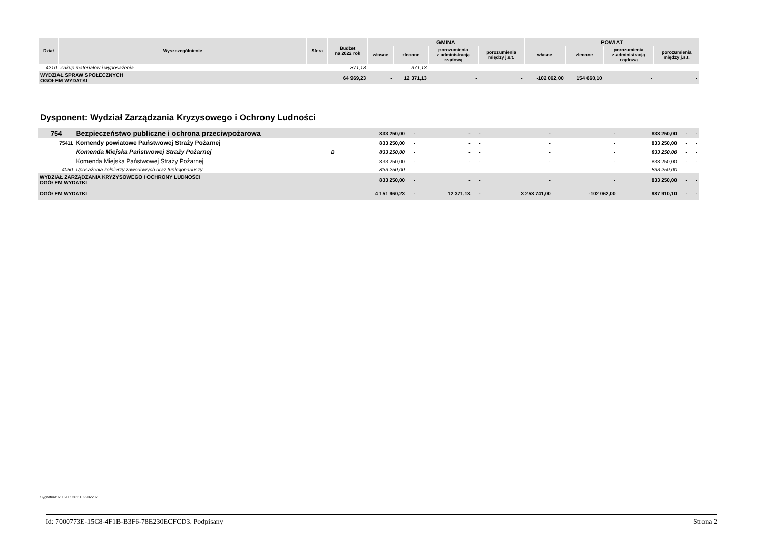| Dział | Wyszczególnienie | Sfera | Budżet na 2022 rok | GMINA | | | | POWIAT | | | |
| --- | --- | --- | --- | --- | --- | --- | --- | --- | --- | --- | --- |
| | | | | własne | zlecone | porozumienia z administracją rządową | porozumienia między j.s.t. | własne | zlecone | porozumienia z administracją rządową | porozumienia między j.s.t. |
| 4210 | Zakup materiałów i wyposażenia | | 371,13 | - | 371,13 | - | - | - | - | - | - |
| WYDZIAŁ SPRAW SPOŁECZNYCH OGÓŁEM WYDATKI | | | 64 969,23 | - | 12 371,13 | - | - | -102 062,00 | 154 660,10 | - | - |
Dysponent: Wydział Zarządzania Kryzysowego i Ochrony Ludności
| 754 | Bezpieczeństwo publiczne i ochrona przeciwpożarowa | | 833 250,00 | - | - | - | - | - | 833 250,00 | - | - |
| 75411 | Komendy powiatowe Państwowej Straży Pożarnej | | 833 250,00 | - | - | - | - | - | 833 250,00 | - | - |
| | Komenda Miejska Państwowej Straży Pożarnej | B | 833 250,00 | - | - | - | - | - | 833 250,00 | - | - |
| | Komenda Miejska Państwowej Straży Pożarnej | | 833 250,00 | - | - | - | - | - | 833 250,00 | - | - |
| 4050 | Uposażenia żołnierzy zawodowych oraz funkcjonariuszy | | 833 250,00 | - | - | - | - | - | 833 250,00 | - | - |
| WYDZIAŁ ZARZĄDZANIA KRYZYSOWEGO I OCHRONY LUDNOŚCI OGÓŁEM WYDATKI | | | 833 250,00 | - | - | - | - | - | 833 250,00 | - | - |
| OGÓŁEM WYDATKI | | | 4 151 960,23 | - | 12 371,13 | - | 3 253 741,00 | -102 062,00 | 987 910,10 | - | - |
Sygnatura: 20020053611152202202
Id: 7000773E-15C8-4F1B-B3F6-78E230ECFCD3. Podpisany Strona 2